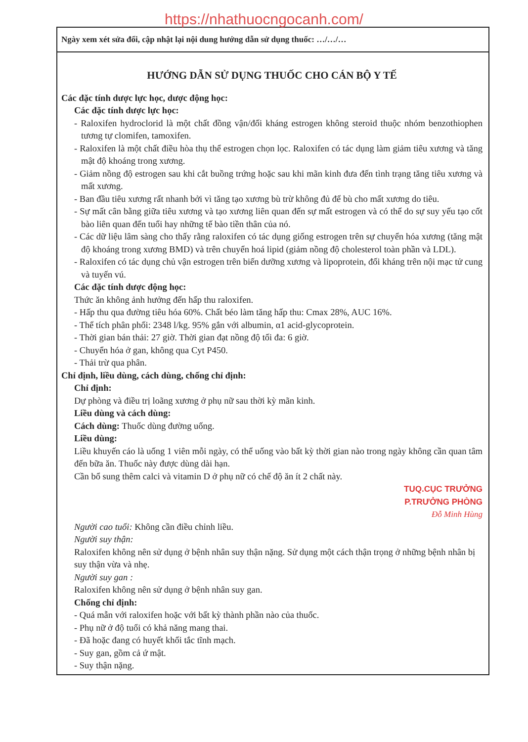https://nhathuocngocanh.com/
Ngày xem xét sửa đổi, cập nhật lại nội dung hướng dẫn sử dụng thuốc: …/…/…
HƯỚNG DẪN SỬ DỤNG THUỐC CHO CÁN BỘ Y TẾ
Các đặc tính dược lực học, dược động học:
Các đặc tính dược lực học:
- Raloxifen hydroclorid là một chất đồng vận/đối kháng estrogen không steroid thuộc nhóm benzothiophen tương tự clomifen, tamoxifen.
- Raloxifen là một chất điều hòa thụ thể estrogen chọn lọc. Raloxifen có tác dụng làm giảm tiêu xương và tăng mật độ khoáng trong xương.
- Giảm nồng độ estrogen sau khi cắt buồng trứng hoặc sau khi mãn kinh đưa đến tình trạng tăng tiêu xương và mất xương.
- Ban đầu tiêu xương rất nhanh bởi vì tăng tạo xương bù trừ không đủ để bù cho mất xương do tiêu.
- Sự mất cân bằng giữa tiêu xương và tạo xương liên quan đến sự mất estrogen và có thể do sự suy yếu tạo cốt bào liên quan đến tuổi hay những tế bào tiền thân của nó.
- Các dữ liệu lâm sàng cho thấy rằng raloxifen có tác dụng giống estrogen trên sự chuyển hóa xương (tăng mật độ khoáng trong xương BMD) và trên chuyển hoá lipid (giảm nồng độ cholesterol toàn phần và LDL).
- Raloxifen có tác dụng chủ vận estrogen trên biến dưỡng xương và lipoprotein, đối kháng trên nội mạc tử cung và tuyến vú.
Các đặc tính dược động học:
Thức ăn không ảnh hưởng đến hấp thu raloxifen.
- Hấp thu qua đường tiêu hóa 60%. Chất béo làm tăng hấp thu: Cmax 28%, AUC 16%.
- Thể tích phân phối: 2348 l/kg. 95% gắn với albumin, α1 acid-glycoprotein.
- Thời gian bán thải: 27 giờ. Thời gian đạt nồng độ tối đa: 6 giờ.
- Chuyển hóa ở gan, không qua Cyt P450.
- Thải trừ qua phân.
Chỉ định, liều dùng, cách dùng, chống chỉ định:
Chỉ định:
Dự phòng và điều trị loãng xương ở phụ nữ sau thời kỳ mãn kinh.
Liều dùng và cách dùng:
Cách dùng: Thuốc dùng đường uống.
Liều dùng:
Liều khuyến cáo là uống 1 viên mỗi ngày, có thể uống vào bất kỳ thời gian nào trong ngày không cần quan tâm đến bữa ăn. Thuốc này được dùng dài hạn.
Cần bổ sung thêm calci và vitamin D ở phụ nữ có chế độ ăn ít 2 chất này.
TUQ.CỤC TRƯỞNG
P.TRƯỞNG PHÒNG
Đỗ Minh Hùng
Người cao tuổi: Không cần điều chỉnh liều.
Người suy thận:
Raloxifen không nên sử dụng ở bệnh nhân suy thận nặng. Sử dụng một cách thận trọng ở những bệnh nhân bị suy thận vừa và nhẹ.
Người suy gan :
Raloxifen không nên sử dụng ở bệnh nhân suy gan.
Chống chỉ định:
- Quá mẫn với raloxifen hoặc với bất kỳ thành phần nào của thuốc.
- Phụ nữ ở độ tuổi có khả năng mang thai.
- Đã hoặc đang có huyết khối tắc tĩnh mạch.
- Suy gan, gồm cả ứ mật.
- Suy thận nặng.